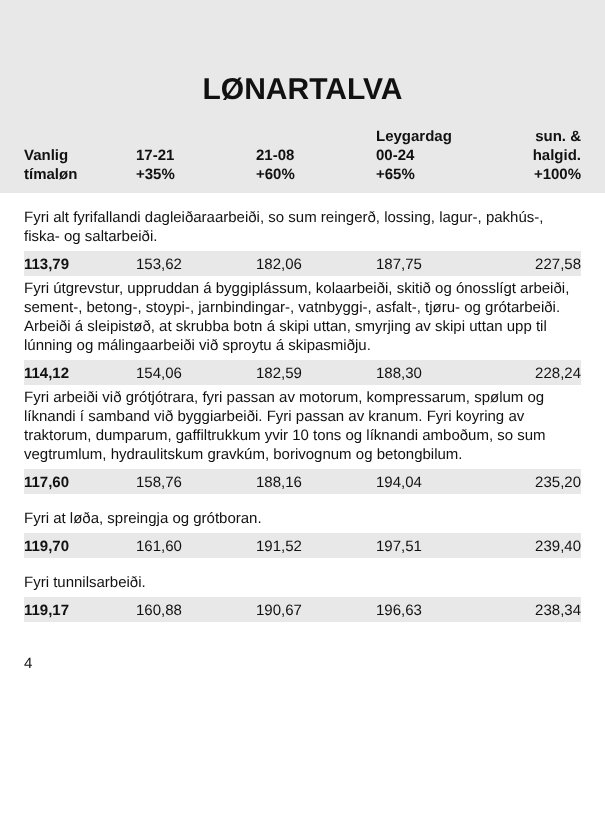LØNARTALVA
| Vanlig tímaløn | 17-21 +35% | 21-08 +60% | Leygardag 00-24 +65% | sun. & halgid. +100% |
| --- | --- | --- | --- | --- |
Fyri alt fyrifallandi dagleiðaraarbeiði, so sum reingerð, lossing, lagur-, pakhús-, fiska- og saltarbeiði.
| 113,79 | 153,62 | 182,06 | 187,75 | 227,58 |
Fyri útgrevstur, uppruddan á byggiplássum, kolaarbeiði, skitið og ónosslígt arbeiði, sement-, betong-, stoypi-, jarnbindingar-, vatnbyggi-, asfalt-, tjøru- og grótarbeiði. Arbeiði á sleipistøð, at skrubba botn á skipi uttan, smyrjing av skipi uttan upp til lúnning og málingaarbeiði við sproytu á skipasmiðju.
| 114,12 | 154,06 | 182,59 | 188,30 | 228,24 |
Fyri arbeiði við grótjótrara, fyri passan av motorum, kompressarum, spølum og líknandi í samband við byggiarbeiði. Fyri passan av kranum. Fyri koyring av traktorum, dumparum, gaffiltrukkum yvir 10 tons og líknandi amboðum, so sum vegtrumlum, hydraulitskum gravkúm, borivognum og betongbilum.
| 117,60 | 158,76 | 188,16 | 194,04 | 235,20 |
Fyri at løða, spreingja og grótboran.
| 119,70 | 161,60 | 191,52 | 197,51 | 239,40 |
Fyri tunnilsarbeiði.
| 119,17 | 160,88 | 190,67 | 196,63 | 238,34 |
4